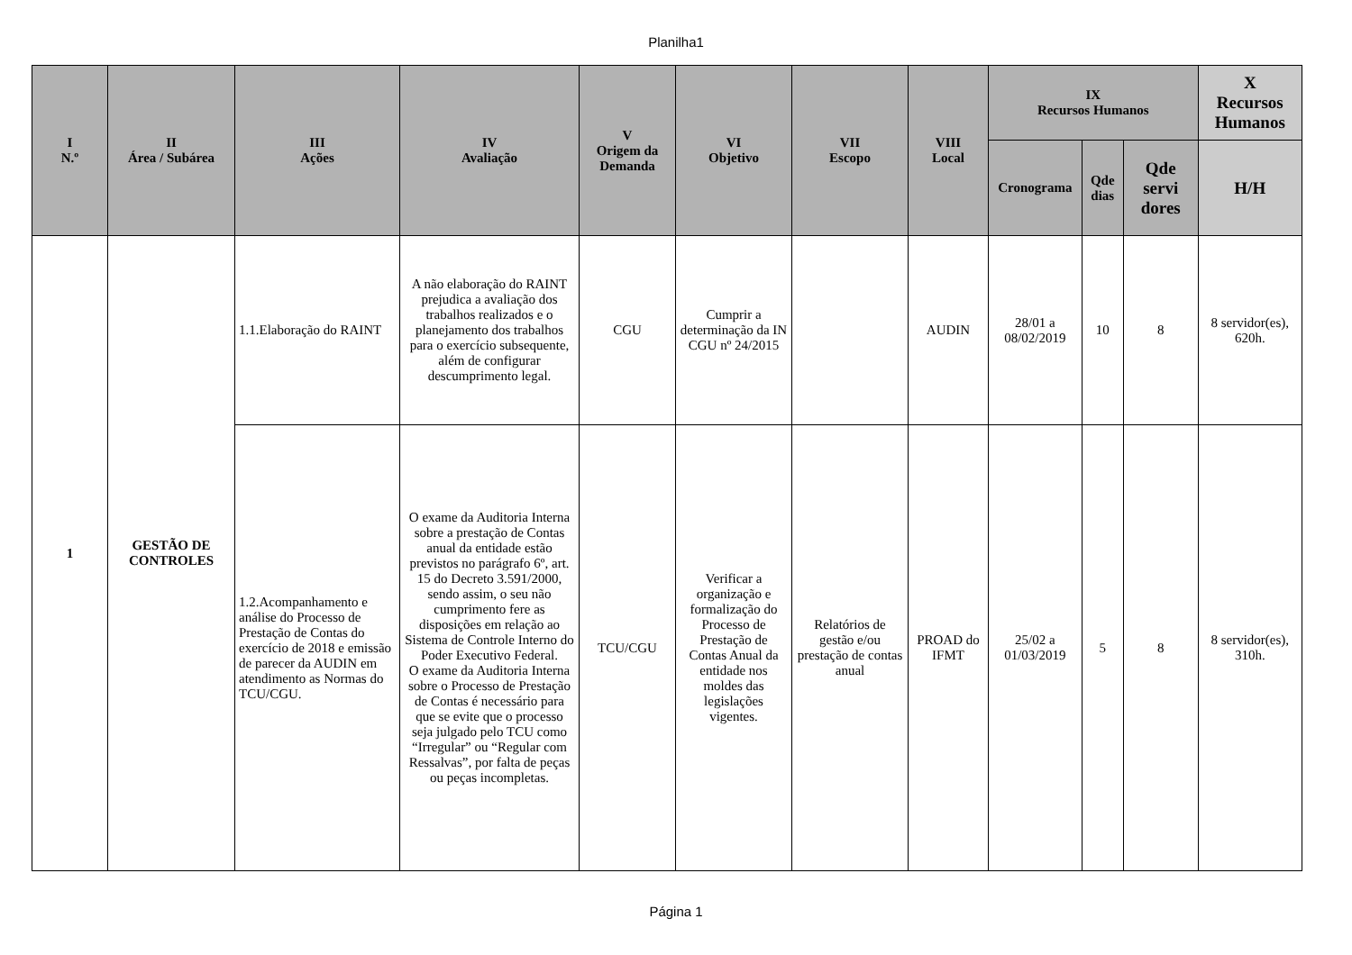Planilha1
| I N.º | II Área / Subárea | III Ações | IV Avaliação | V Origem da Demanda | VI Objetivo | VII Escopo | VIII Local | IX Recursos Humanos | | | X Recursos Humanos |
| --- | --- | --- | --- | --- | --- | --- | --- | --- | --- | --- | --- |
| | | | | | | | | Cronograma | Qde dias | Qde servi dores | H/H |
| 1 | GESTÃO DE CONTROLES | 1.1.Elaboração do RAINT | A não elaboração do RAINT prejudica a avaliação dos trabalhos realizados e o planejamento dos trabalhos para o exercício subsequente, além de configurar descumprimento legal. | CGU | Cumprir a determinação da IN CGU nº 24/2015 | | AUDIN | 28/01 a 08/02/2019 | 10 | 8 | 8 servidor(es), 620h. |
| | | 1.2.Acompanhamento e análise do Processo de Prestação de Contas do exercício de 2018 e emissão de parecer da AUDIN em atendimento as Normas do TCU/CGU. | O exame da Auditoria Interna sobre a prestação de Contas anual da entidade estão previstos no parágrafo 6º, art. 15 do Decreto 3.591/2000, sendo assim, o seu não cumprimento fere as disposições em relação ao Sistema de Controle Interno do Poder Executivo Federal. O exame da Auditoria Interna sobre o Processo de Prestação de Contas é necessário para que se evite que o processo seja julgado pelo TCU como “Irregular” ou “Regular com Ressalvas”, por falta de peças ou peças incompletas. | TCU/CGU | Verificar a organização e formalização do Processo de Prestação de Contas Anual da entidade nos moldes das legislações vigentes. | Relatórios de gestão e/ou prestação de contas anual | PROAD do IFMT | 25/02 a 01/03/2019 | 5 | 8 | 8 servidor(es), 310h. |
Página 1